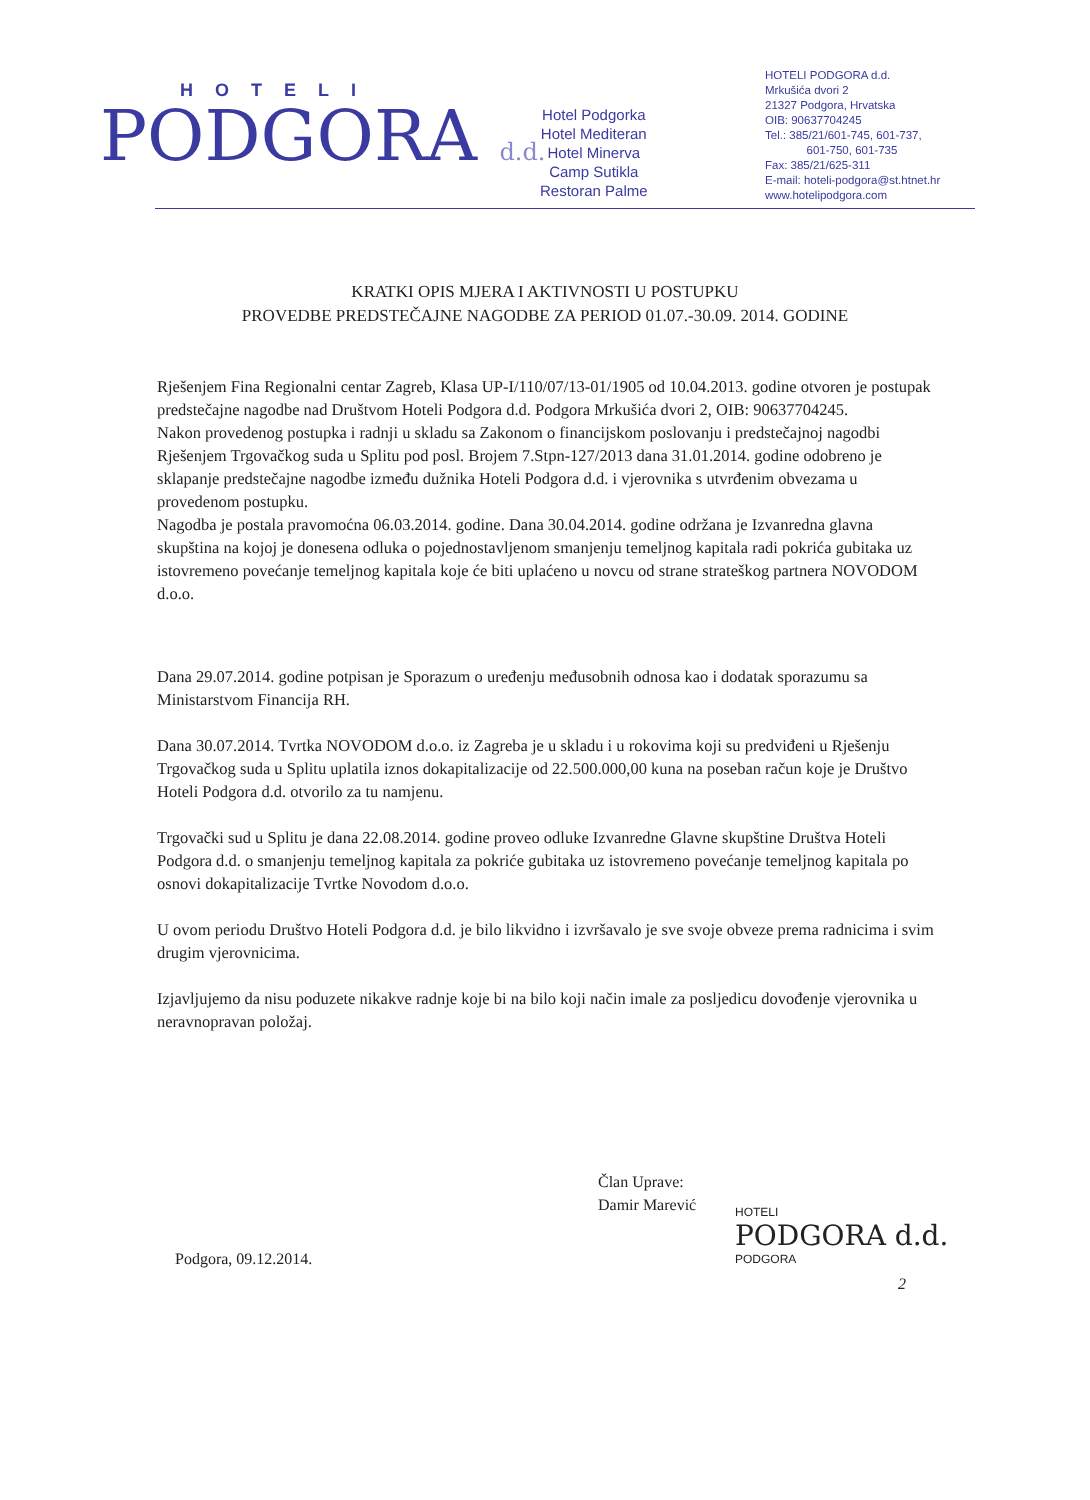HOTELI
PODGORA d.d.
Hotel Podgorka
Hotel Mediteran
Hotel Minerva
Camp Sutikla
Restoran Palme
HOTELI PODGORA d.d.
Mrkušića dvori 2
21327 Podgora, Hrvatska
OIB: 90637704245
Tel.: 385/21/601-745, 601-737,
601-750, 601-735
Fax: 385/21/625-311
E-mail: hoteli-podgora@st.htnet.hr
www.hotelipodgora.com
KRATKI OPIS MJERA I AKTIVNOSTI U POSTUPKU
PROVEDBE PREDSTEČAJNE NAGODBE ZA PERIOD 01.07.-30.09. 2014. GODINE
Rješenjem Fina Regionalni centar Zagreb, Klasa UP-I/110/07/13-01/1905 od 10.04.2013. godine otvoren je postupak predstečajne nagodbe nad Društvom Hoteli Podgora d.d. Podgora Mrkušića dvori 2, OIB: 90637704245.
Nakon provedenog postupka i radnji u skladu sa Zakonom o financijskom poslovanju i predstečajnoj nagodbi Rješenjem Trgovačkog suda u Splitu pod posl. Brojem 7.Stpn-127/2013 dana 31.01.2014. godine odobreno je sklapanje predstečajne nagodbe između dužnika Hoteli Podgora d.d. i vjerovnika s utvrđenim obvezama u provedenom postupku.
Nagodba je postala pravomoćna 06.03.2014. godine. Dana 30.04.2014. godine održana je Izvanredna glavna skupština na kojoj je donesena odluka o pojednostavljenom smanjenju temeljnog kapitala radi pokrića gubitaka uz istovremeno povećanje temeljnog kapitala koje će biti uplaćeno u novcu od strane strateškog partnera NOVODOM d.o.o.
Dana 29.07.2014. godine potpisan je Sporazum o uređenju međusobnih odnosa kao i dodatak sporazumu sa Ministarstvom Financija RH.
Dana 30.07.2014. Tvrtka NOVODOM d.o.o. iz Zagreba je u skladu i u rokovima koji su predviđeni u Rješenju Trgovačkog suda u Splitu uplatila iznos dokapitalizacije od 22.500.000,00 kuna na poseban račun koje je Društvo Hoteli Podgora d.d. otvorilo za tu namjenu.
Trgovački sud u Splitu je dana 22.08.2014. godine proveo odluke Izvanredne Glavne skupštine Društva Hoteli Podgora d.d. o smanjenju temeljnog kapitala za pokriće gubitaka uz istovremeno povećanje temeljnog kapitala po osnovi dokapitalizacije Tvrtke Novodom d.o.o.
U ovom periodu Društvo Hoteli Podgora d.d. je bilo likvidno i izvršavalo je sve svoje obveze prema radnicima i svim drugim vjerovnicima.
Izjavljujemo da nisu poduzete nikakve radnje koje bi na bilo koji način imale za posljedicu dovođenje vjerovnika u neravnopravan položaj.
Član Uprave:
Damir Marević
HOTELI
PODGORA d.d.
PODGORA
Podgora, 09.12.2014.
2